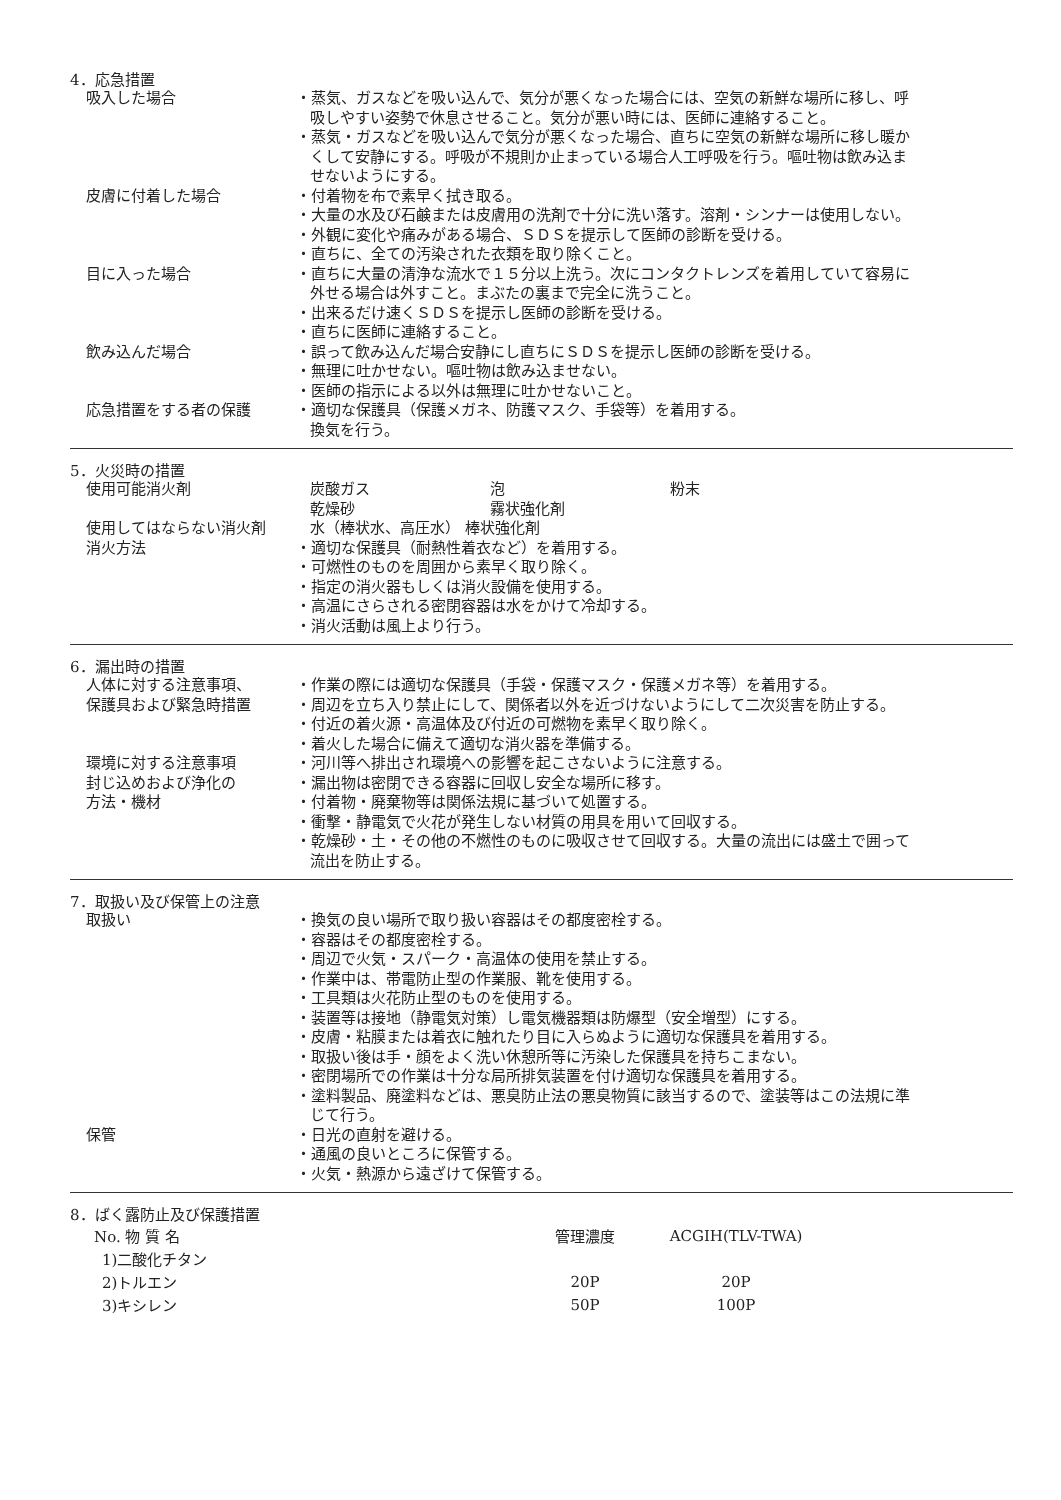4．応急措置
吸入した場合 ・蒸気、ガスなどを吸い込んで、気分が悪くなった場合には、空気の新鮮な場所に移し、呼吸しやすい姿勢で休息させること。気分が悪い時には、医師に連絡すること。
・蒸気・ガスなどを吸い込んで気分が悪くなった場合、直ちに空気の新鮮な場所に移し暖かくして安静にする。呼吸が不規則か止まっている場合人工呼吸を行う。嘔吐物は飲み込ませないようにする。
皮膚に付着した場合 ・付着物を布で素早く拭き取る。
・大量の水及び石鹸または皮膚用の洗剤で十分に洗い落す。溶剤・シンナーは使用しない。
・外観に変化や痛みがある場合、ＳＤＳを提示して医師の診断を受ける。
・直ちに、全ての汚染された衣類を取り除くこと。
目に入った場合 ・直ちに大量の清浄な流水で１５分以上洗う。次にコンタクトレンズを着用していて容易に外せる場合は外すこと。まぶたの裏まで完全に洗うこと。
・出来るだけ速くＳＤＳを提示し医師の診断を受ける。
・直ちに医師に連絡すること。
飲み込んだ場合 ・誤って飲み込んだ場合安静にし直ちにＳＤＳを提示し医師の診断を受ける。
・無理に吐かせない。嘔吐物は飲み込ませない。
・医師の指示による以外は無理に吐かせないこと。
応急措置をする者の保護 ・適切な保護具（保護メガネ、防護マスク、手袋等）を着用する。
換気を行う。
5．火災時の措置
使用可能消火剤 炭酸ガス 泡 粉末 乾燥砂 霧状強化剤
使用してはならない消火剤 水（棒状水、高圧水） 棒状強化剤
消火方法 ・適切な保護具（耐熱性着衣など）を着用する。
・可燃性のものを周囲から素早く取り除く。
・指定の消火器もしくは消火設備を使用する。
・高温にさらされる密閉容器は水をかけて冷却する。
・消火活動は風上より行う。
6．漏出時の措置
人体に対する注意事項、
保護具および緊急時措置
・作業の際には適切な保護具（手袋・保護マスク・保護メガネ等）を着用する。
・周辺を立ち入り禁止にして、関係者以外を近づけないようにして二次災害を防止する。
・付近の着火源・高温体及び付近の可燃物を素早く取り除く。
・着火した場合に備えて適切な消火器を準備する。
環境に対する注意事項 ・河川等へ排出され環境への影響を起こさないように注意する。
封じ込めおよび浄化の
方法・機材
・漏出物は密閉できる容器に回収し安全な場所に移す。
・付着物・廃棄物等は関係法規に基づいて処置する。
・衝撃・静電気で火花が発生しない材質の用具を用いて回収する。
・乾燥砂・土・その他の不燃性のものに吸収させて回収する。大量の流出には盛土で囲って流出を防止する。
7．取扱い及び保管上の注意
取扱い ・換気の良い場所で取り扱い容器はその都度密栓する。
・容器はその都度密栓する。
・周辺で火気・スパーク・高温体の使用を禁止する。
・作業中は、帯電防止型の作業服、靴を使用する。
・工具類は火花防止型のものを使用する。
・装置等は接地（静電気対策）し電気機器類は防爆型（安全増型）にする。
・皮膚・粘膜または着衣に触れたり目に入らぬように適切な保護具を着用する。
・取扱い後は手・顔をよく洗い休憩所等に汚染した保護具を持ちこまない。
・密閉場所での作業は十分な局所排気装置を付け適切な保護具を着用する。
・塗料製品、廃塗料などは、悪臭防止法の悪臭物質に該当するので、塗装等はこの法規に準じて行う。
保管 ・日光の直射を避ける。
・通風の良いところに保管する。
・火気・熱源から遠ざけて保管する。
8．ばく露防止及び保護措置
| No. 物 質 名 | 管理濃度 | ACGIH(TLV-TWA) |
| 1)二酸化チタン | | |
| 2)トルエン | 20P | 20P |
| 3)キシレン | 50P | 100P |